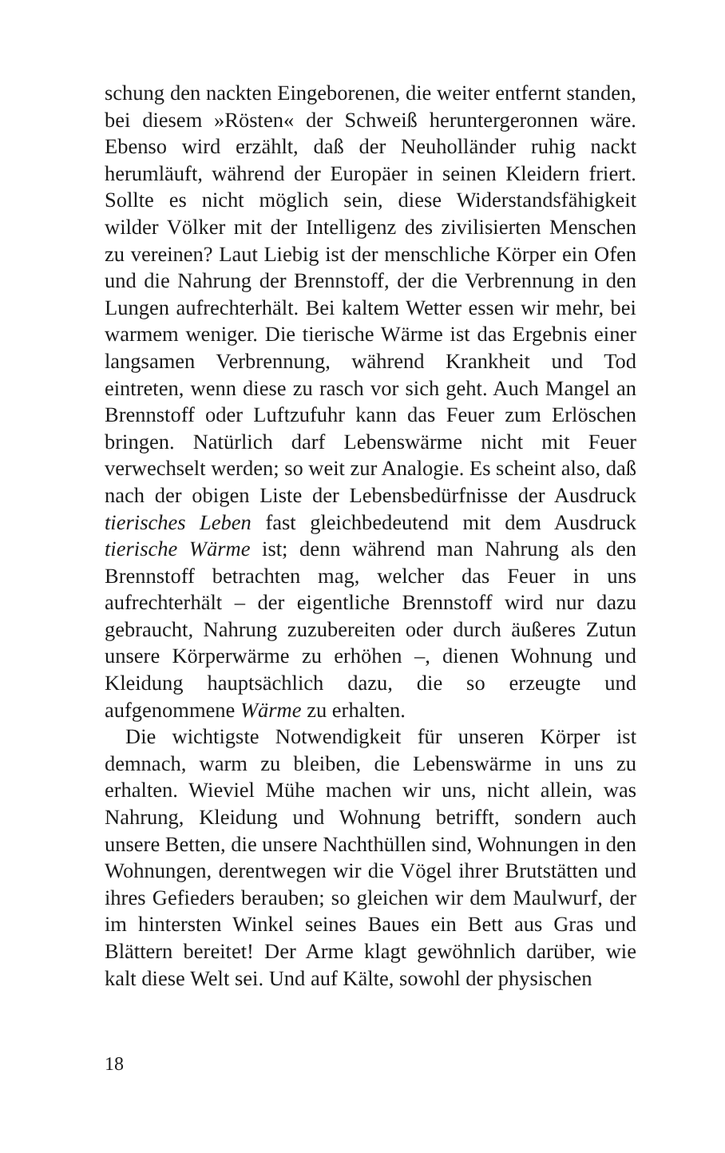schung den nackten Eingeborenen, die weiter entfernt standen, bei diesem »Rösten« der Schweiß heruntergeronnen wäre. Ebenso wird erzählt, daß der Neuholländer ruhig nackt herumläuft, während der Europäer in seinen Kleidern friert. Sollte es nicht möglich sein, diese Widerstandsfähigkeit wilder Völker mit der Intelligenz des zivilisierten Menschen zu vereinen? Laut Liebig ist der menschliche Körper ein Ofen und die Nahrung der Brennstoff, der die Verbrennung in den Lungen aufrechterhält. Bei kaltem Wetter essen wir mehr, bei warmem weniger. Die tierische Wärme ist das Ergebnis einer langsamen Verbrennung, während Krankheit und Tod eintreten, wenn diese zu rasch vor sich geht. Auch Mangel an Brennstoff oder Luftzufuhr kann das Feuer zum Erlöschen bringen. Natürlich darf Lebenswärme nicht mit Feuer verwechselt werden; so weit zur Analogie. Es scheint also, daß nach der obigen Liste der Lebensbedürfnisse der Ausdruck tierisches Leben fast gleichbedeutend mit dem Ausdruck tierische Wärme ist; denn während man Nahrung als den Brennstoff betrachten mag, welcher das Feuer in uns aufrechterhält – der eigentliche Brennstoff wird nur dazu gebraucht, Nahrung zuzubereiten oder durch äußeres Zutun unsere Körperwärme zu erhöhen –, dienen Wohnung und Kleidung hauptsächlich dazu, die so erzeugte und aufgenommene Wärme zu erhalten.
Die wichtigste Notwendigkeit für unseren Körper ist demnach, warm zu bleiben, die Lebenswärme in uns zu erhalten. Wieviel Mühe machen wir uns, nicht allein, was Nahrung, Kleidung und Wohnung betrifft, sondern auch unsere Betten, die unsere Nachthüllen sind, Wohnungen in den Wohnungen, derentwegen wir die Vögel ihrer Brutstätten und ihres Gefieders berauben; so gleichen wir dem Maulwurf, der im hintersten Winkel seines Baues ein Bett aus Gras und Blättern bereitet! Der Arme klagt gewöhnlich darüber, wie kalt diese Welt sei. Und auf Kälte, sowohl der physischen
18